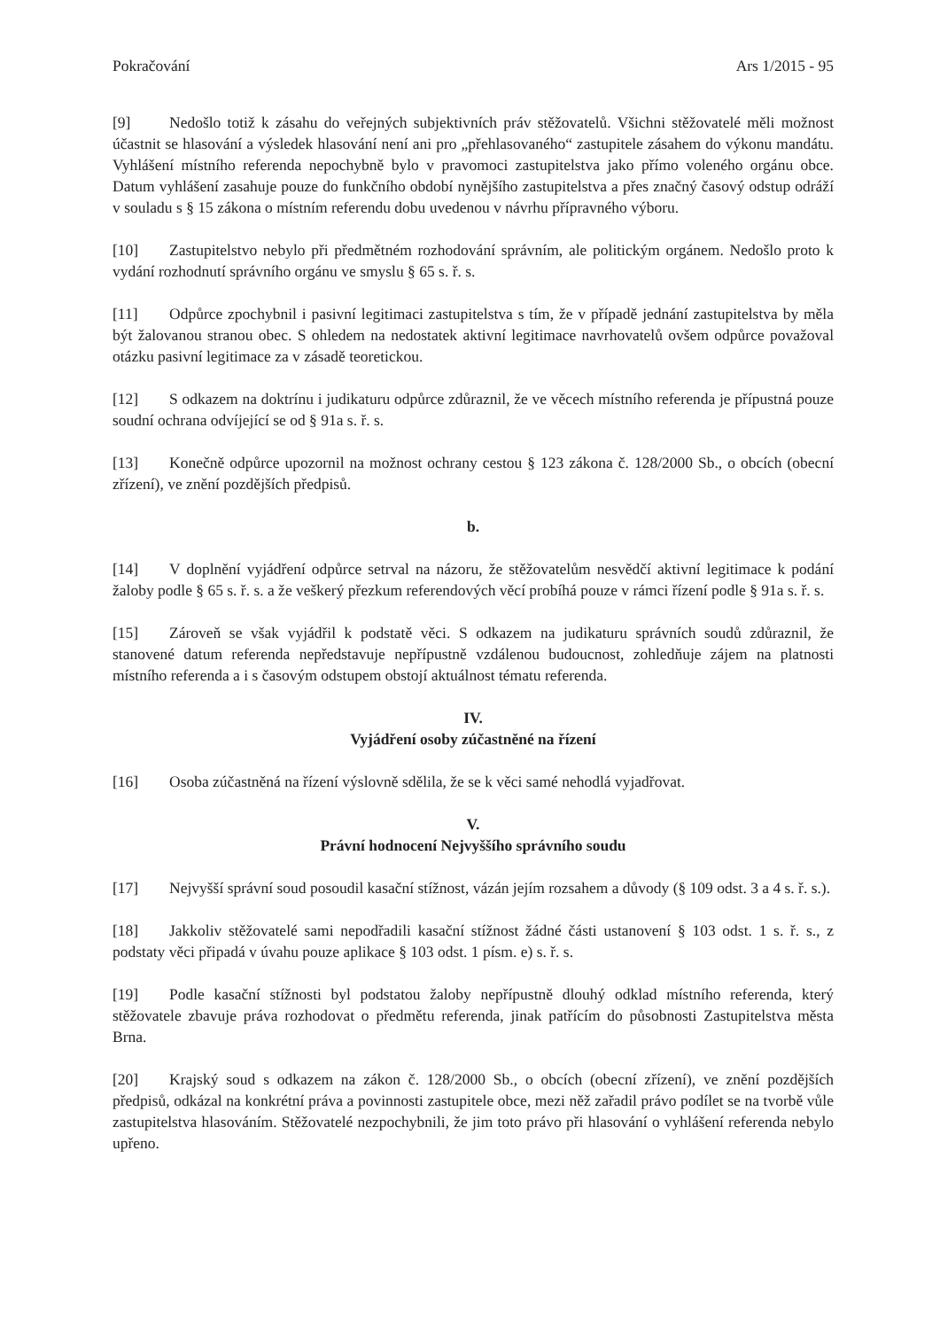Pokračování Ars 1/2015 - 95
[9] Nedošlo totiž k zásahu do veřejných subjektivních práv stěžovatelů. Všichni stěžovatelé měli možnost účastnit se hlasování a výsledek hlasování není ani pro „přehlasovaného“ zastupitele zásahem do výkonu mandátu. Vyhlášení místního referenda nepochybně bylo v pravomoci zastupitelstva jako přímo voleného orgánu obce. Datum vyhlášení zasahuje pouze do funkčního období nynějšího zastupitelstva a přes značný časový odstup odráží v souladu s § 15 zákona o místním referendu dobu uvedenou v návrhu přípravného výboru.
[10] Zastupitelstvo nebylo při předmětném rozhodování správním, ale politickým orgánem. Nedošlo proto k vydání rozhodnutí správního orgánu ve smyslu § 65 s. ř. s.
[11] Odpůrce zpochybnil i pasivní legitimaci zastupitelstva s tím, že v případě jednání zastupitelstva by měla být žalovanou stranou obec. S ohledem na nedostatek aktivní legitimace navrhovatelů ovšem odpůrce považoval otázku pasivní legitimace za v zásadě teoretickou.
[12] S odkazem na doktrínu i judikaturu odpůrce zdůraznil, že ve věcech místního referenda je přípustná pouze soudní ochrana odvíjející se od § 91a s. ř. s.
[13] Konečně odpůrce upozornil na možnost ochrany cestou § 123 zákona č. 128/2000 Sb., o obcích (obecní zřízení), ve znění pozdějších předpisů.
b.
[14] V doplnění vyjádření odpůrce setrval na názoru, že stěžovatelům nesvědčí aktivní legitimace k podání žaloby podle § 65 s. ř. s. a že veškerý přezkum referendových věcí probíhá pouze v rámci řízení podle § 91a s. ř. s.
[15] Zároveň se však vyjádřil k podstatě věci. S odkazem na judikaturu správních soudů zdůraznil, že stanovené datum referenda nepředstavuje nepřípustně vzdálenou budoucnost, zohledňuje zájem na platnosti místního referenda a i s časovým odstupem obstojí aktuálnost tématu referenda.
IV.
Vyjádření osoby zúčastněné na řízení
[16] Osoba zúčastněná na řízení výslovně sdělila, že se k věci samé nehodlá vyjadřovat.
V.
Právní hodnocení Nejvyššího správního soudu
[17] Nejvyšší správní soud posoudil kasační stížnost, vázán jejím rozsahem a důvody (§ 109 odst. 3 a 4 s. ř. s.).
[18] Jakkoliv stěžovatelé sami nepodřadili kasační stížnost žádné části ustanovení § 103 odst. 1 s. ř. s., z podstaty věci připadá v úvahu pouze aplikace § 103 odst. 1 písm. e) s. ř. s.
[19] Podle kasační stížnosti byl podstatou žaloby nepřípustně dlouhý odklad místního referenda, který stěžovatele zbavuje práva rozhodovat o předmětu referenda, jinak patřícím do působnosti Zastupitelstva města Brna.
[20] Krajský soud s odkazem na zákon č. 128/2000 Sb., o obcích (obecní zřízení), ve znění pozdějších předpisů, odkázal na konkrétní práva a povinnosti zastupitele obce, mezi něž zařadil právo podílet se na tvorbě vůle zastupitelstva hlasováním. Stěžovatelé nezpochybnili, že jim toto právo při hlasování o vyhlášení referenda nebylo upřeno.